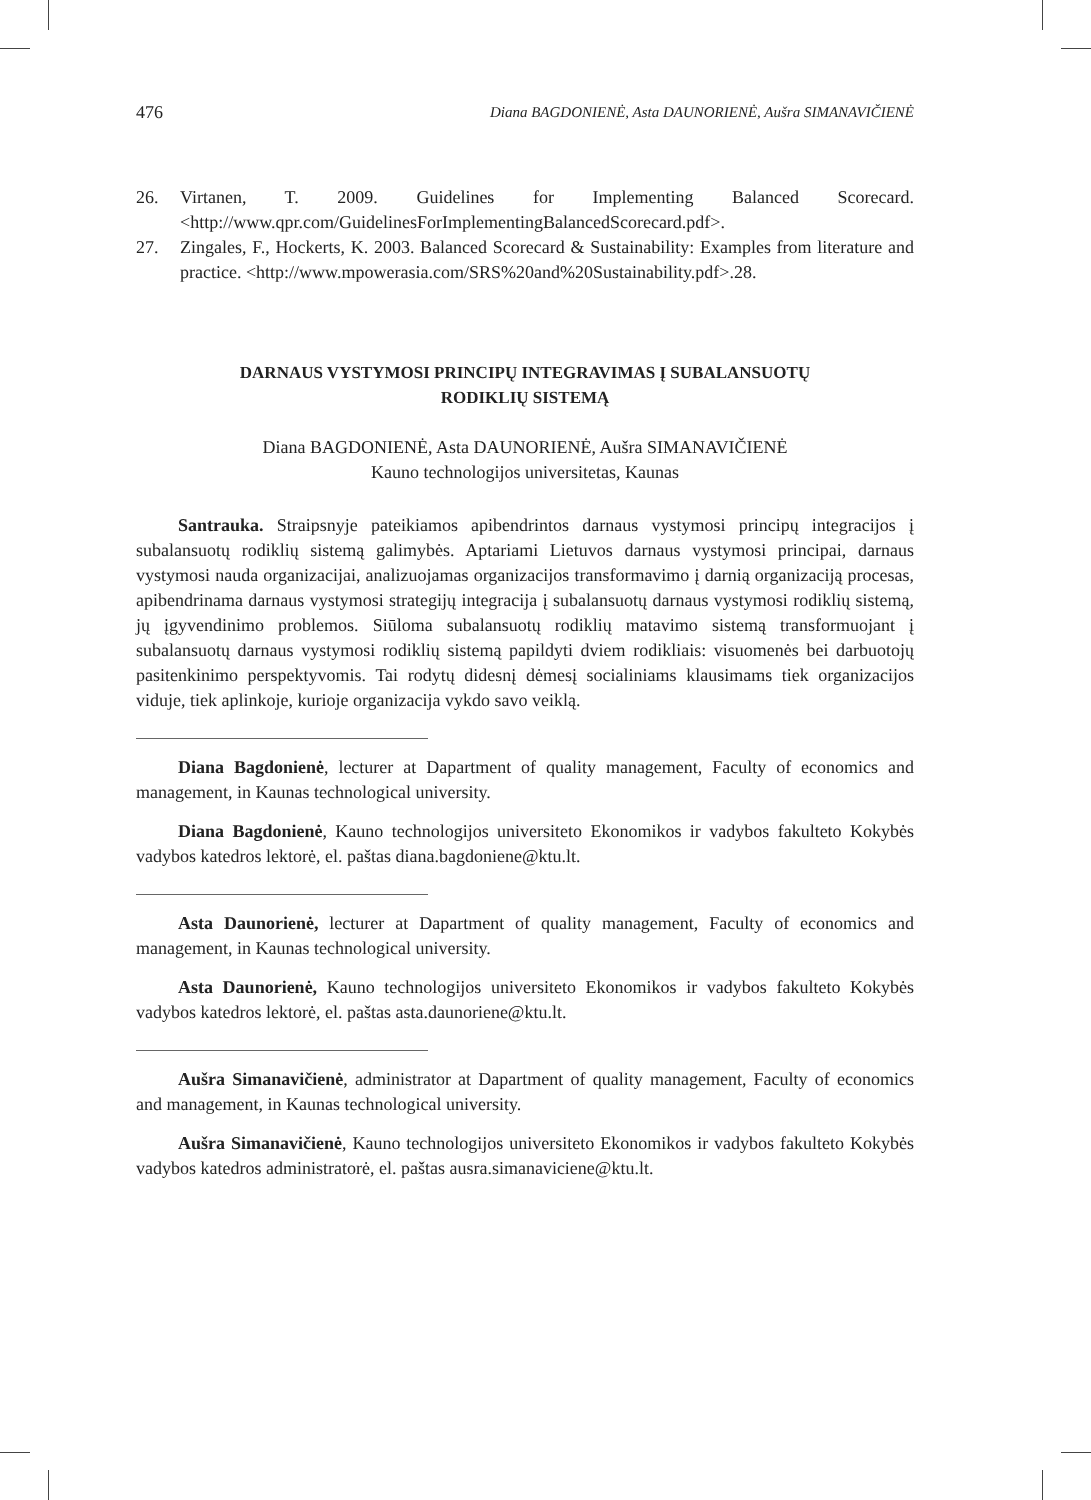476 Diana BAGDONIENĖ, Asta DAUNORIENĖ, Aušra SIMANAVIČIENĖ
26. Virtanen, T. 2009. Guidelines for Implementing Balanced Scorecard. <http://www.qpr.com/GuidelinesForImplementingBalancedScorecard.pdf>.
27. Zingales, F., Hockerts, K. 2003. Balanced Scorecard & Sustainability: Examples from literature and practice. <http://www.mpowerasia.com/SRS%20and%20Sustainability.pdf>.28.
DARNAUS VYSTYMOSI PRINCIPŲ INTEGRAVIMAS Į SUBALANSUOTŲ
RODIKLIŲ SISTEMĄ
Diana BAGDONIENĖ, Asta DAUNORIENĖ, Aušra SIMANAVIČIENĖ
Kauno technologijos universitetas, Kaunas
Santrauka. Straipsnyje pateikiamos apibendrintos darnaus vystymosi principų integracijos į subalansuotų rodiklių sistemą galimybės. Aptariami Lietuvos darnaus vystymosi principai, darnaus vystymosi nauda organizacijai, analizuojamas organizacijos transformavimo į darnią organizaciją procesas, apibendrinama darnaus vystymosi strategijų integracija į subalansuotų darnaus vystymosi rodiklių sistemą, jų įgyvendinimo problemos. Siūloma subalansuotų rodiklių matavimo sistemą transformuojant į subalansuotų darnaus vystymosi rodiklių sistemą papildyti dviem rodikliais: visuomenės bei darbuotojų pasitenkinimo perspektyvomis. Tai rodytų didesnį dėmesį socialiniams klausimams tiek organizacijos viduje, tiek aplinkoje, kurioje organizacija vykdo savo veiklą.
Diana Bagdonienė, lecturer at Dapartment of quality management, Faculty of economics and management, in Kaunas technological university.
Diana Bagdonienė, Kauno technologijos universiteto Ekonomikos ir vadybos fakulteto Kokybės vadybos katedros lektorė, el. paštas diana.bagdoniene@ktu.lt.
Asta Daunorienė, lecturer at Dapartment of quality management, Faculty of economics and management, in Kaunas technological university.
Asta Daunorienė, Kauno technologijos universiteto Ekonomikos ir vadybos fakulteto Kokybės vadybos katedros lektorė, el. paštas asta.daunoriene@ktu.lt.
Aušra Simanavičienė, administrator at Dapartment of quality management, Faculty of economics and management, in Kaunas technological university.
Aušra Simanavičienė, Kauno technologijos universiteto Ekonomikos ir vadybos fakulteto Kokybės vadybos katedros administratorė, el. paštas ausra.simanaviciene@ktu.lt.